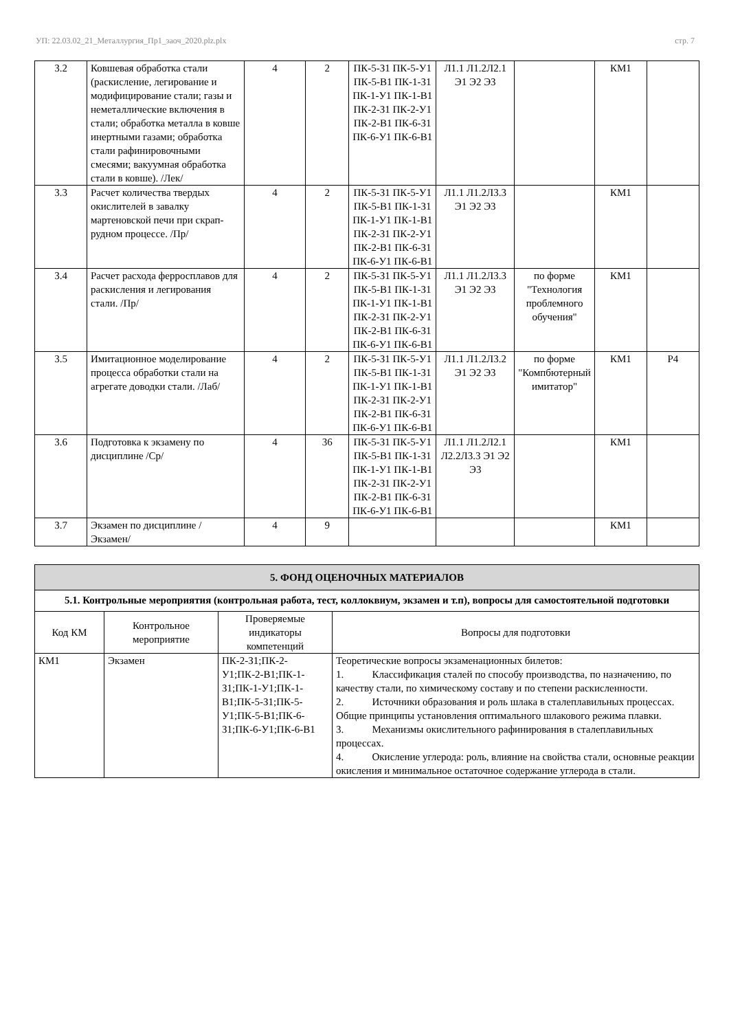УП: 22.03.02_21_Металлургия_Пр1_заоч_2020.plz.plx стр. 7
| 3.2 | Ковшевая обработка стали (раскисление, легирование и модифицирование стали; газы и неметаллические включения в стали; обработка металла в ковше инертными газами; обработка стали рафинировочными смесями; вакуумная обработка стали в ковше). /Лек/ | 4 | 2 | ПК-5-З1 ПК-5-У1 ПК-5-В1 ПК-1-З1 ПК-1-У1 ПК-1-В1 ПК-2-З1 ПК-2-У1 ПК-2-В1 ПК-6-З1 ПК-6-У1 ПК-6-В1 | Л1.1 Л1.2Л2.1 Э1 Э2 Э3 | | КМ1 | |
| 3.3 | Расчет количества твердых окислителей в завалку мартеновской печи при скрап-рудном процессе. /Пр/ | 4 | 2 | ПК-5-З1 ПК-5-У1 ПК-5-В1 ПК-1-З1 ПК-1-У1 ПК-1-В1 ПК-2-З1 ПК-2-У1 ПК-2-В1 ПК-6-З1 ПК-6-У1 ПК-6-В1 | Л1.1 Л1.2Л3.3 Э1 Э2 Э3 | | КМ1 | |
| 3.4 | Расчет расхода ферросплавов для раскисления и легирования стали. /Пр/ | 4 | 2 | ПК-5-З1 ПК-5-У1 ПК-5-В1 ПК-1-З1 ПК-1-У1 ПК-1-В1 ПК-2-З1 ПК-2-У1 ПК-2-В1 ПК-6-З1 ПК-6-У1 ПК-6-В1 | Л1.1 Л1.2Л3.3 Э1 Э2 Э3 | по форме "Технология проблемного обучения" | КМ1 | |
| 3.5 | Имитационное моделирование процесса обработки стали на агрегате доводки стали. /Лаб/ | 4 | 2 | ПК-5-З1 ПК-5-У1 ПК-5-В1 ПК-1-З1 ПК-1-У1 ПК-1-В1 ПК-2-З1 ПК-2-У1 ПК-2-В1 ПК-6-З1 ПК-6-У1 ПК-6-В1 | Л1.1 Л1.2Л3.2 Э1 Э2 Э3 | по форме "Компбютерный имитатор" | КМ1 | Р4 |
| 3.6 | Подготовка к экзамену по дисциплине /Ср/ | 4 | 36 | ПК-5-З1 ПК-5-У1 ПК-5-В1 ПК-1-З1 ПК-1-У1 ПК-1-В1 ПК-2-З1 ПК-2-У1 ПК-2-В1 ПК-6-З1 ПК-6-У1 ПК-6-В1 | Л1.1 Л1.2Л2.1 Л2.2Л3.3 Э1 Э2 Э3 | | КМ1 | |
| 3.7 | Экзамен по дисциплине /Экзамен/ | 4 | 9 | | | | КМ1 | |
| 5. ФОНД ОЦЕНОЧНЫХ МАТЕРИАЛОВ | | | |
| 5.1. Контрольные мероприятия (контрольная работа, тест, коллоквиум, экзамен и т.п), вопросы для самостоятельной подготовки | | | |
| Код КМ | Контрольное мероприятие | Проверяемые индикаторы компетенций | Вопросы для подготовки |
| КМ1 | Экзамен | ПК-2-З1;ПК-2-У1;ПК-2-В1;ПК-1-З1;ПК-1-У1;ПК-1-В1;ПК-5-З1;ПК-5-У1;ПК-5-В1;ПК-6-З1;ПК-6-У1;ПК-6-В1 | Теоретические вопросы экзаменационных билетов: 1. Классификация сталей по способу производства, по назначению, по качеству стали, по химическому составу и по степени раскисленности. 2. Источники образования и роль шлака в сталеплавильных процессах. Общие принципы установления оптимального шлакового режима плавки. 3. Механизмы окислительного рафинирования в сталеплавильных процессах. 4. Окисление углерода: роль, влияние на свойства стали, основные реакции окисления и минимальное остаточное содержание углерода в стали. |